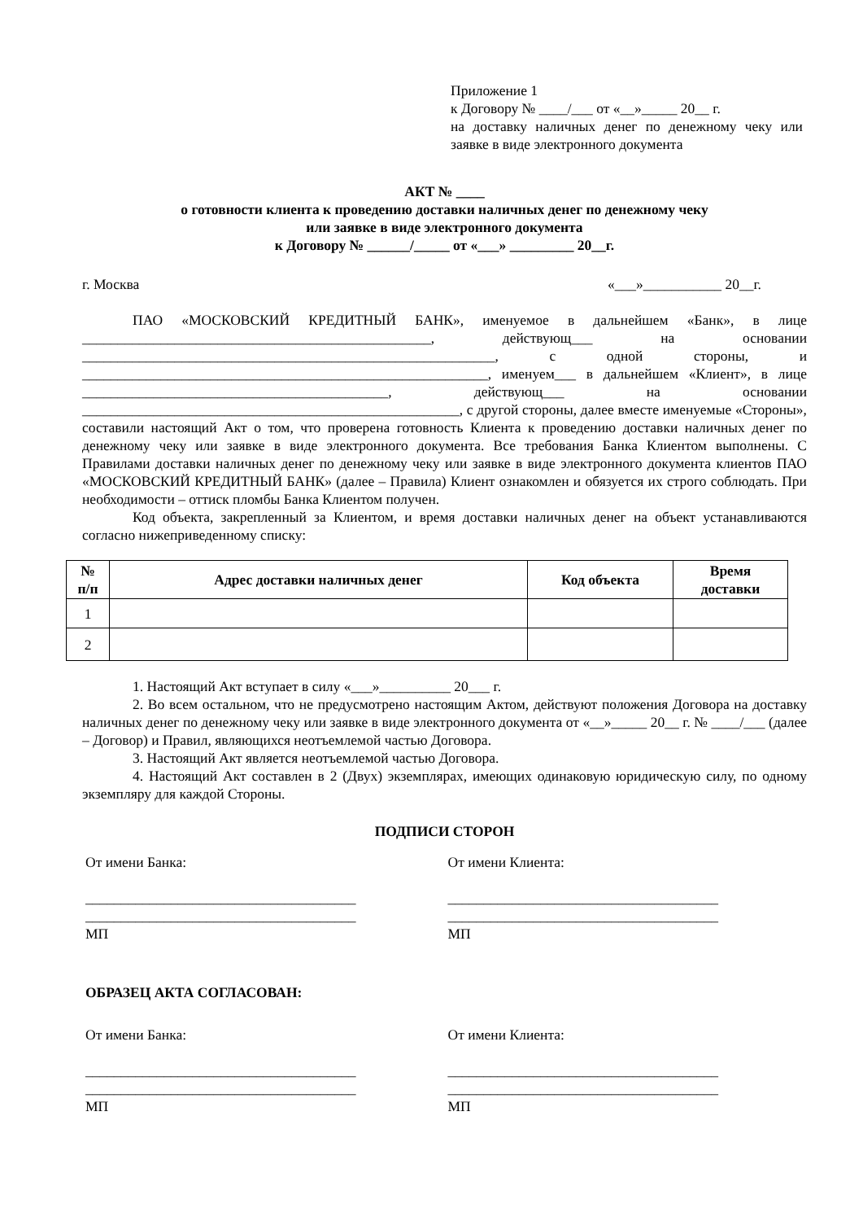Приложение 1
к Договору № ____/___ от «__»_____ 20__ г.
на доставку наличных денег по денежному чеку или заявке в виде электронного документа
АКТ № ____
о готовности клиента к проведению доставки наличных денег по денежному чеку
или заявке в виде электронного документа
к Договору № ______/_____ от «___» _________ 20__г.
г. Москва «___»___________ 20__г.
ПАО «МОСКОВСКИЙ КРЕДИТНЫЙ БАНК», именуемое в дальнейшем «Банк», в лице _________________________________________________, действующ___ на основании __________________________________________________________, с одной стороны, и _________________________________________________________, именуем___ в дальнейшем «Клиент», в лице ___________________________________________, действующ___ на основании _____________________________________________________, с другой стороны, далее вместе именуемые «Стороны», составили настоящий Акт о том, что проверена готовность Клиента к проведению доставки наличных денег по денежному чеку или заявке в виде электронного документа. Все требования Банка Клиентом выполнены. С Правилами доставки наличных денег по денежному чеку или заявке в виде электронного документа клиентов ПАО «МОСКОВСКИЙ КРЕДИТНЫЙ БАНК» (далее – Правила) Клиент ознакомлен и обязуется их строго соблюдать. При необходимости – оттиск пломбы Банка Клиентом получен.
Код объекта, закрепленный за Клиентом, и время доставки наличных денег на объект устанавливаются согласно нижеприведенному списку:
| № п/п | Адрес доставки наличных денег | Код объекта | Время доставки |
| --- | --- | --- | --- |
| 1 | | | |
| 2 | | | |
1. Настоящий Акт вступает в силу «___»__________ 20___ г.
2. Во всем остальном, что не предусмотрено настоящим Актом, действуют положения Договора на доставку наличных денег по денежному чеку или заявке в виде электронного документа от «__»_____ 20__ г. № ____/___ (далее – Договор) и Правил, являющихся неотъемлемой частью Договора.
3. Настоящий Акт является неотъемлемой частью Договора.
4. Настоящий Акт составлен в 2 (Двух) экземплярах, имеющих одинаковую юридическую силу, по одному экземпляру для каждой Стороны.
ПОДПИСИ СТОРОН
От имени Банка:
______________________________________
______________________________________
МП
От имени Клиента:
______________________________________
______________________________________
МП
ОБРАЗЕЦ АКТА СОГЛАСОВАН:
От имени Банка:
______________________________________
______________________________________
МП
От имени Клиента:
______________________________________
______________________________________
МП